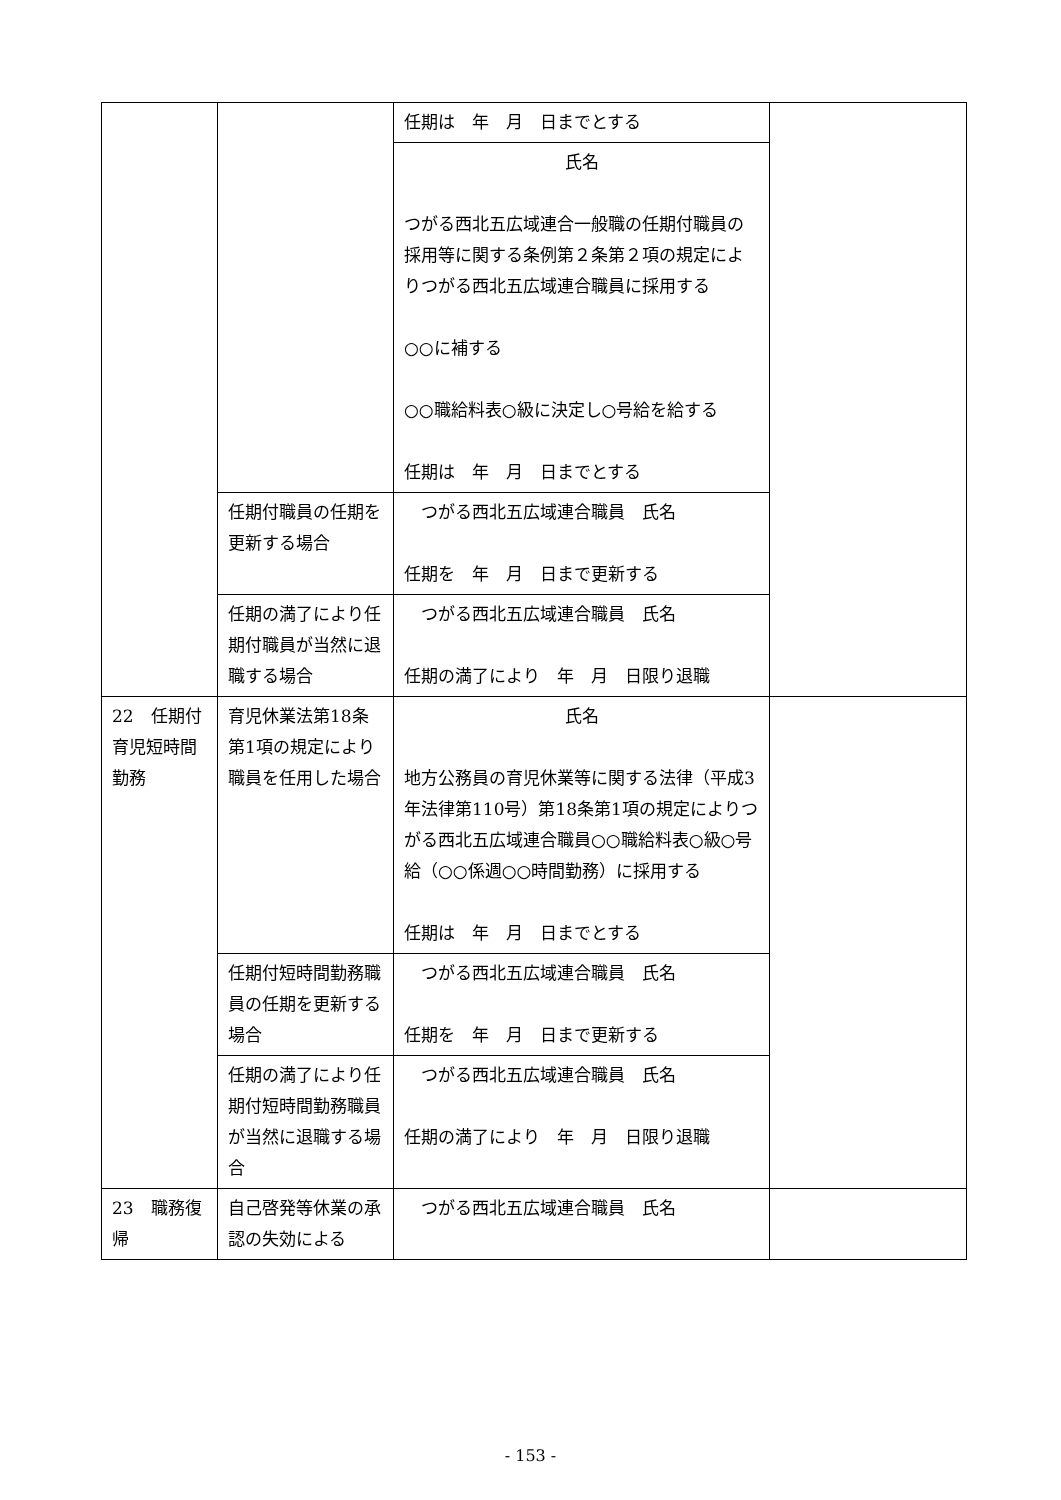| | | 任期は 年 月 日までとする | |
| | | 氏名 つがる西北五広域連合一般職の任期付職員の採用等に関する条例第２条第２項の規定によりつがる西北五広域連合職員に採用する ○○に補する ○○職給料表○級に決定し○号給を給する 任期は 年 月 日までとする | |
| | 任期付職員の任期を更新する場合 | つがる西北五広域連合職員 氏名 任期を 年 月 日まで更新する | |
| | 任期の満了により任期付職員が当然に退職する場合 | つがる西北五広域連合職員 氏名 任期の満了により 年 月 日限り退職 | |
| 22 任期付育児短時間勤務 | 育児休業法第18条第1項の規定により職員を任用した場合 | 氏名 地方公務員の育児休業等に関する法律（平成3年法律第110号）第18条第1項の規定によりつがる西北五広域連合職員○○職給料表○級○号給（○○係週○○時間勤務）に採用する 任期は 年 月 日までとする | |
| | 任期付短時間勤務職員の任期を更新する場合 | つがる西北五広域連合職員 氏名 任期を 年 月 日まで更新する | |
| | 任期の満了により任期付短時間勤務職員が当然に退職する場合 | つがる西北五広域連合職員 氏名 任期の満了により 年 月 日限り退職 | |
| 23 職務復帰 | 自己啓発等休業の承認の失効による | つがる西北五広域連合職員 氏名 | |
- 153 -